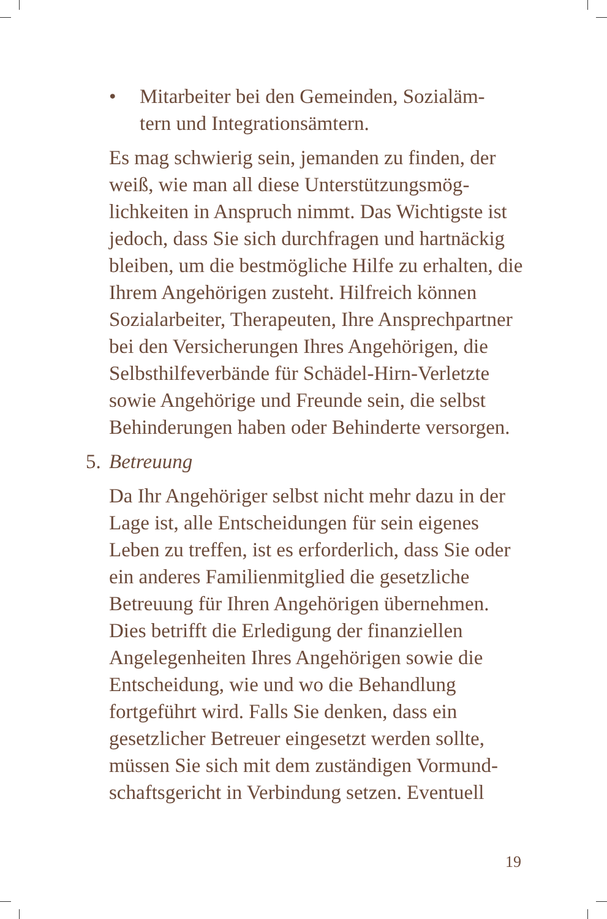• Mitarbeiter bei den Gemeinden, Sozialäm-
tern und Integrationsämtern.
Es mag schwierig sein, jemanden zu finden, der weiß, wie man all diese Unterstützungsmög­lichkeiten in Anspruch nimmt. Das Wichtigste ist jedoch, dass Sie sich durchfragen und hart­näckig bleiben, um die bestmögliche Hilfe zu erhalten, die Ihrem Angehörigen zusteht. Hilf­reich können Sozialarbeiter, Therapeuten, Ihre Ansprechpartner bei den Versicherungen Ih­res Angehörigen, die Selbsthilfeverbände für Schädel-Hirn-Verletzte sowie Angehörige und Freunde sein, die selbst Behinderungen haben oder Behinderte versorgen.
5. Betreuung
Da Ihr Angehöriger selbst nicht mehr dazu in der Lage ist, alle Entscheidungen für sein ei­genes Leben zu treffen, ist es erforderlich, dass Sie oder ein anderes Familienmitglied die ge­setzliche Betreuung für Ihren Angehörigen übernehmen. Dies betrifft die Erledigung der finanziellen Angelegenheiten Ihres Angehörigen sowie die Entscheidung, wie und wo die Behand­lung fortgeführt wird. Falls Sie denken, dass ein gesetzlicher Betreuer eingesetzt werden sollte, müssen Sie sich mit dem zuständigen Vormund­schaftsgericht in Verbindung setzen. Eventuell
19